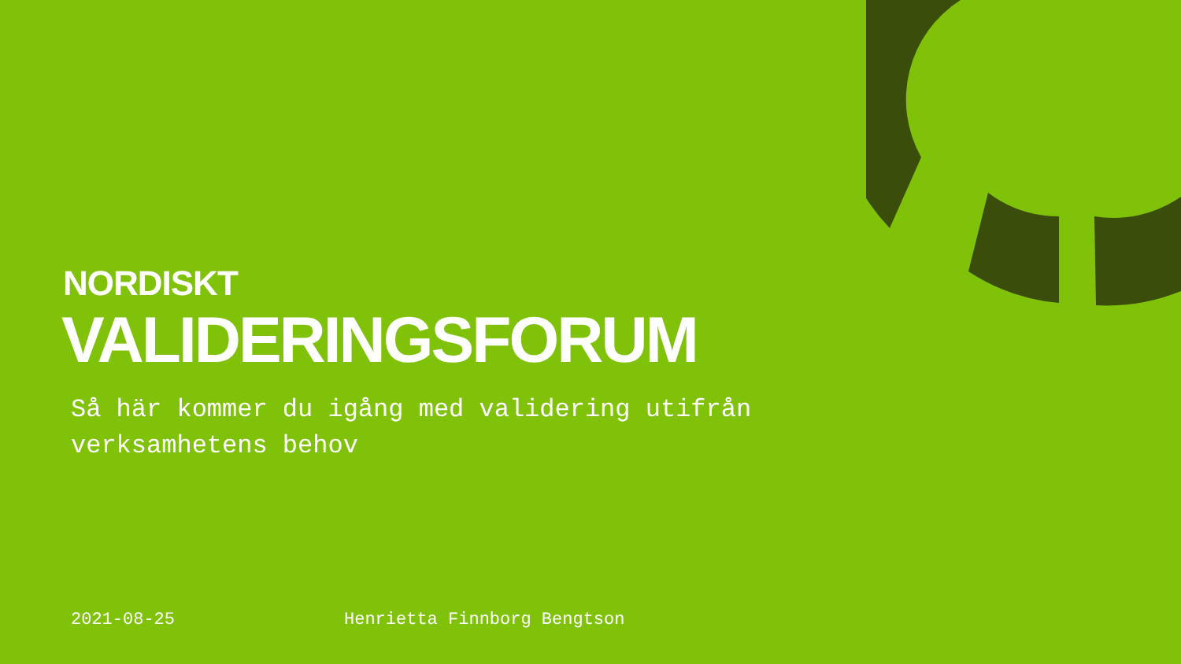NORDISKT
VALIDERINGSFORUM
Så här kommer du igång med validering utifrån verksamhetens behov
2021-08-25 Henrietta Finnborg Bengtson